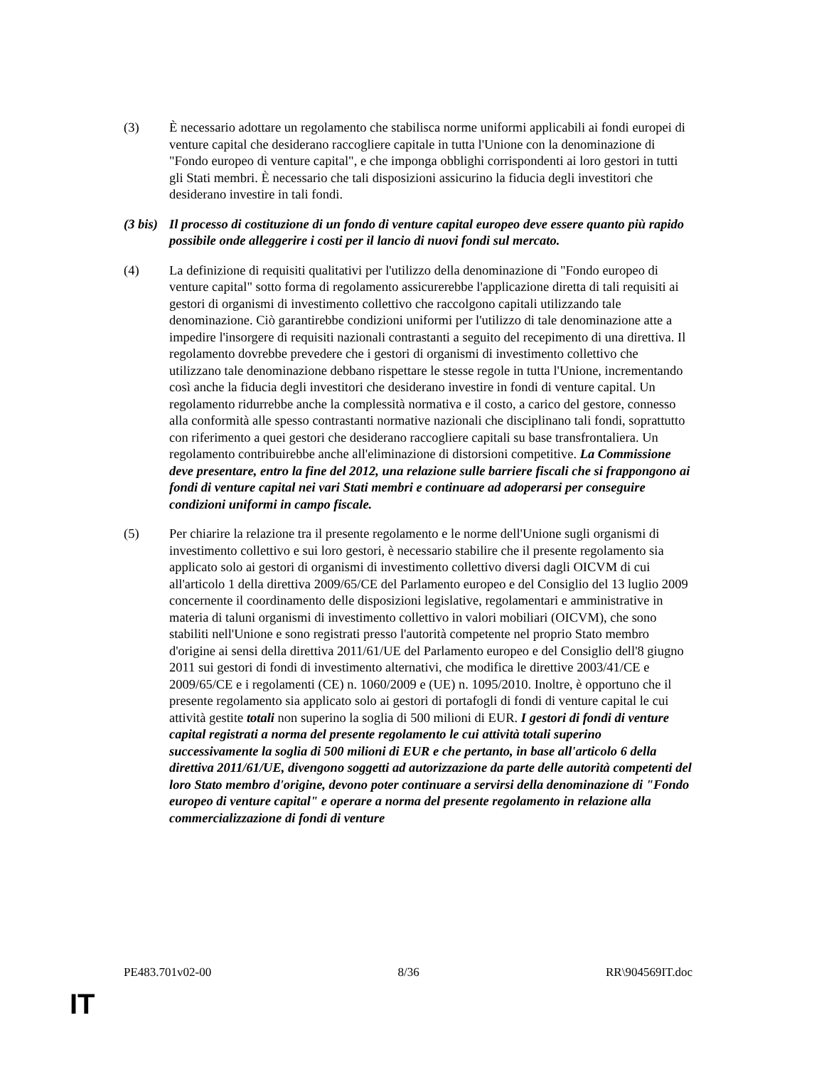(3) È necessario adottare un regolamento che stabilisca norme uniformi applicabili ai fondi europei di venture capital che desiderano raccogliere capitale in tutta l'Unione con la denominazione di "Fondo europeo di venture capital", e che imponga obblighi corrispondenti ai loro gestori in tutti gli Stati membri. È necessario che tali disposizioni assicurino la fiducia degli investitori che desiderano investire in tali fondi.
(3 bis)
Il processo di costituzione di un fondo di venture capital europeo deve essere quanto più rapido possibile onde alleggerire i costi per il lancio di nuovi fondi sul mercato.
(4) La definizione di requisiti qualitativi per l'utilizzo della denominazione di "Fondo europeo di venture capital" sotto forma di regolamento assicurerebbe l'applicazione diretta di tali requisiti ai gestori di organismi di investimento collettivo che raccolgono capitali utilizzando tale denominazione. Ciò garantirebbe condizioni uniformi per l'utilizzo di tale denominazione atte a impedire l'insorgere di requisiti nazionali contrastanti a seguito del recepimento di una direttiva. Il regolamento dovrebbe prevedere che i gestori di organismi di investimento collettivo che utilizzano tale denominazione debbano rispettare le stesse regole in tutta l'Unione, incrementando così anche la fiducia degli investitori che desiderano investire in fondi di venture capital. Un regolamento ridurrebbe anche la complessità normativa e il costo, a carico del gestore, connesso alla conformità alle spesso contrastanti normative nazionali che disciplinano tali fondi, soprattutto con riferimento a quei gestori che desiderano raccogliere capitali su base transfrontaliera. Un regolamento contribuirebbe anche all'eliminazione di distorsioni competitive. La Commissione deve presentare, entro la fine del 2012, una relazione sulle barriere fiscali che si frappongono ai fondi di venture capital nei vari Stati membri e continuare ad adoperarsi per conseguire condizioni uniformi in campo fiscale.
(5) Per chiarire la relazione tra il presente regolamento e le norme dell'Unione sugli organismi di investimento collettivo e sui loro gestori, è necessario stabilire che il presente regolamento sia applicato solo ai gestori di organismi di investimento collettivo diversi dagli OICVM di cui all'articolo 1 della direttiva 2009/65/CE del Parlamento europeo e del Consiglio del 13 luglio 2009 concernente il coordinamento delle disposizioni legislative, regolamentari e amministrative in materia di taluni organismi di investimento collettivo in valori mobiliari (OICVM), che sono stabiliti nell'Unione e sono registrati presso l'autorità competente nel proprio Stato membro d'origine ai sensi della direttiva 2011/61/UE del Parlamento europeo e del Consiglio dell'8 giugno 2011 sui gestori di fondi di investimento alternativi, che modifica le direttive 2003/41/CE e 2009/65/CE e i regolamenti (CE) n. 1060/2009 e (UE) n. 1095/2010. Inoltre, è opportuno che il presente regolamento sia applicato solo ai gestori di portafogli di fondi di venture capital le cui attività gestite totali non superino la soglia di 500 milioni di EUR. I gestori di fondi di venture capital registrati a norma del presente regolamento le cui attività totali superino successivamente la soglia di 500 milioni di EUR e che pertanto, in base all'articolo 6 della direttiva 2011/61/UE, divengono soggetti ad autorizzazione da parte delle autorità competenti del loro Stato membro d'origine, devono poter continuare a servirsi della denominazione di "Fondo europeo di venture capital" e operare a norma del presente regolamento in relazione alla commercializzazione di fondi di venture
PE483.701v02-00 8/36 RR\904569IT.doc
IT